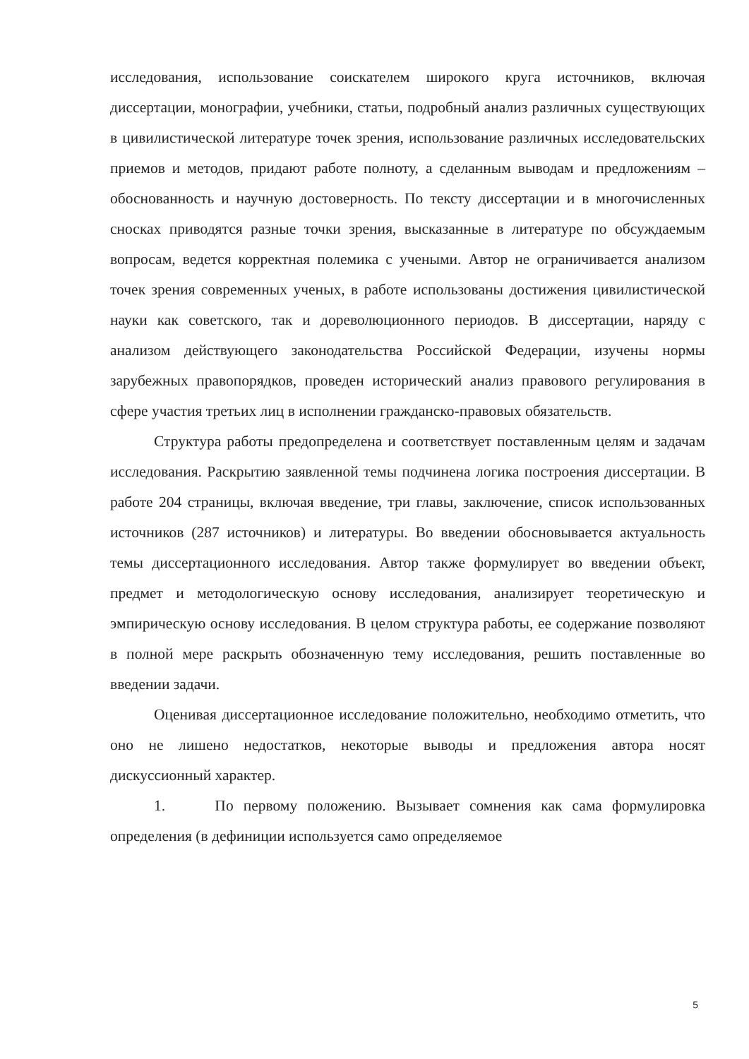исследования, использование соискателем широкого круга источников, включая диссертации, монографии, учебники, статьи, подробный анализ различных существующих в цивилистической литературе точек зрения, использование различных исследовательских приемов и методов, придают работе полноту, а сделанным выводам и предложениям – обоснованность и научную достоверность. По тексту диссертации и в многочисленных сносках приводятся разные точки зрения, высказанные в литературе по обсуждаемым вопросам, ведется корректная полемика с учеными. Автор не ограничивается анализом точек зрения современных ученых, в работе использованы достижения цивилистической науки как советского, так и дореволюционного периодов. В диссертации, наряду с анализом действующего законодательства Российской Федерации, изучены нормы зарубежных правопорядков, проведен исторический анализ правового регулирования в сфере участия третьих лиц в исполнении гражданско-правовых обязательств.
Структура работы предопределена и соответствует поставленным целям и задачам исследования. Раскрытию заявленной темы подчинена логика построения диссертации. В работе 204 страницы, включая введение, три главы, заключение, список использованных источников (287 источников) и литературы. Во введении обосновывается актуальность темы диссертационного исследования. Автор также формулирует во введении объект, предмет и методологическую основу исследования, анализирует теоретическую и эмпирическую основу исследования. В целом структура работы, ее содержание позволяют в полной мере раскрыть обозначенную тему исследования, решить поставленные во введении задачи.
Оценивая диссертационное исследование положительно, необходимо отметить, что оно не лишено недостатков, некоторые выводы и предложения автора носят дискуссионный характер.
1. По первому положению. Вызывает сомнения как сама формулировка определения (в дефиниции используется само определяемое
5